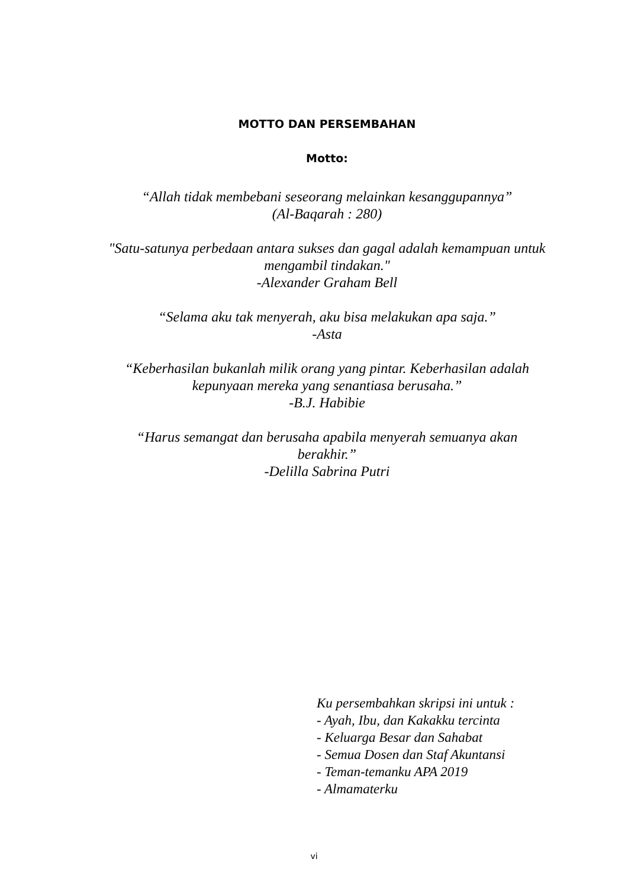MOTTO DAN PERSEMBAHAN
Motto:
“Allah tidak membebani seseorang melainkan kesanggupannya”
(Al-Baqarah : 280)
"Satu-satunya perbedaan antara sukses dan gagal adalah kemampuan untuk mengambil tindakan."
-Alexander Graham Bell
“Selama aku tak menyerah, aku bisa melakukan apa saja.”
-Asta
“Keberhasilan bukanlah milik orang yang pintar. Keberhasilan adalah kepunyaan mereka yang senantiasa berusaha.”
-B.J. Habibie
“Harus semangat dan berusaha apabila menyerah semuanya akan berakhir.”
-Delilla Sabrina Putri
Ku persembahkan skripsi ini untuk :
- Ayah, Ibu, dan Kakakku tercinta
- Keluarga Besar dan Sahabat
- Semua Dosen dan Staf Akuntansi
- Teman-temanku APA 2019
- Almamaterku
vi